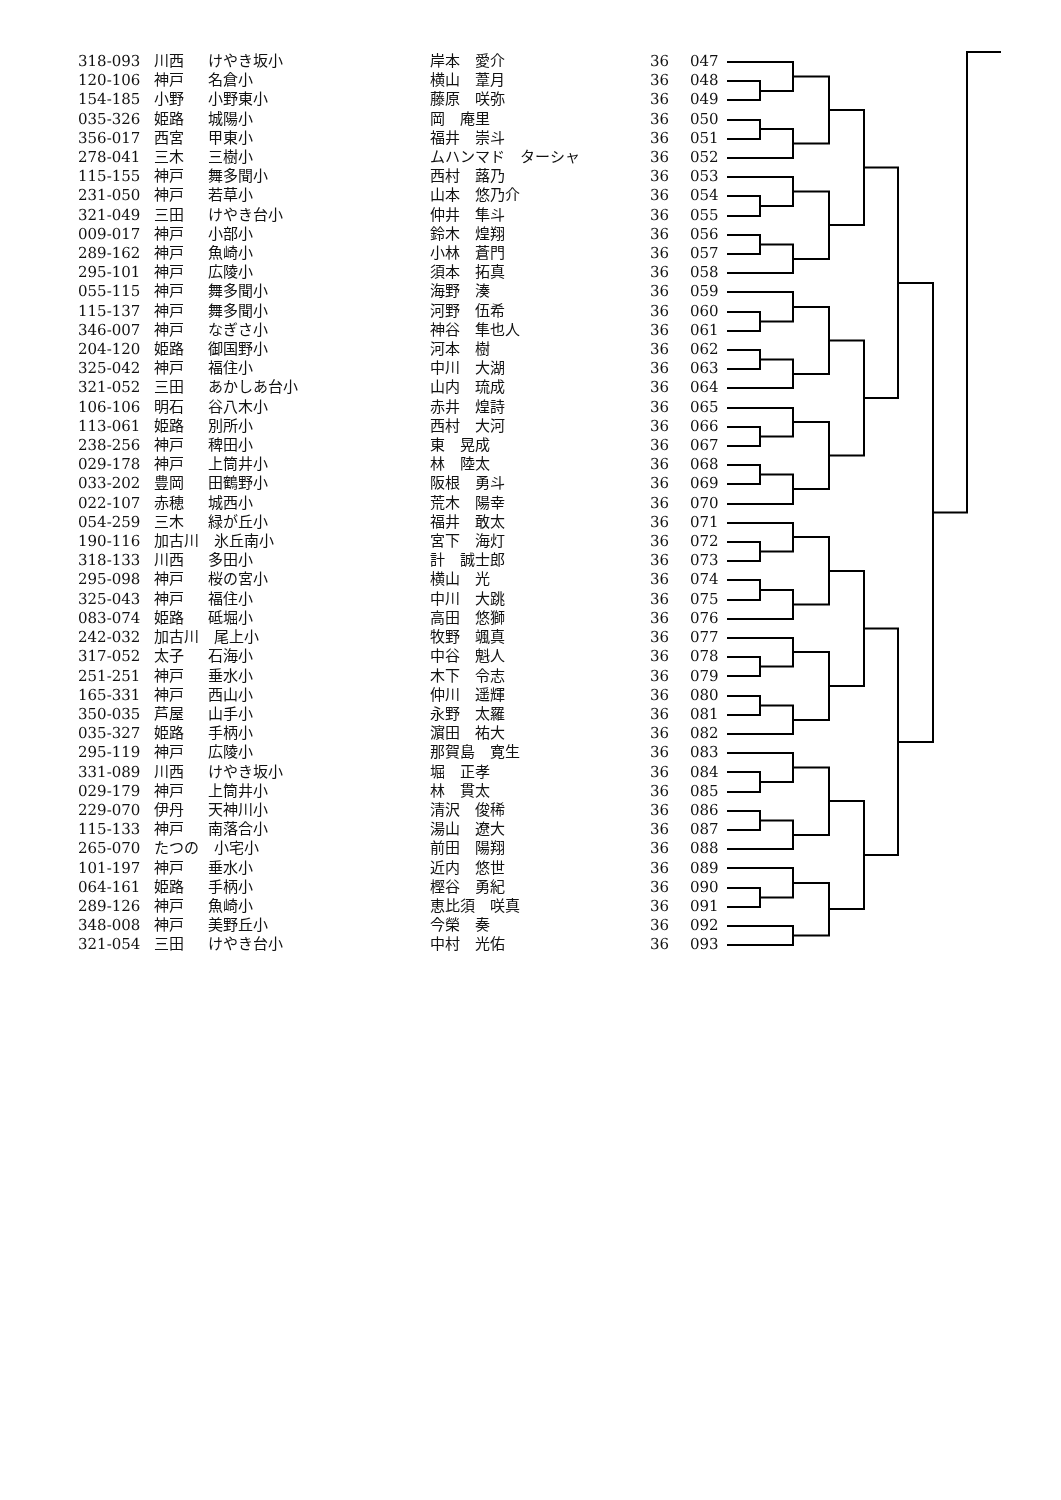| 318-093 | 川西 | けやき坂小 | 岸本 愛介 | 36 | 047 |
| 120-106 | 神戸 | 名倉小 | 横山 葦月 | 36 | 048 |
| 154-185 | 小野 | 小野東小 | 藤原 咲弥 | 36 | 049 |
| 035-326 | 姫路 | 城陽小 | 岡 庵里 | 36 | 050 |
| 356-017 | 西宮 | 甲東小 | 福井 崇斗 | 36 | 051 |
| 278-041 | 三木 | 三樹小 | ムハンマド ターシャ | 36 | 052 |
| 115-155 | 神戸 | 舞多聞小 | 西村 蕗乃 | 36 | 053 |
| 231-050 | 神戸 | 若草小 | 山本 悠乃介 | 36 | 054 |
| 321-049 | 三田 | けやき台小 | 仲井 隼斗 | 36 | 055 |
| 009-017 | 神戸 | 小部小 | 鈴木 煌翔 | 36 | 056 |
| 289-162 | 神戸 | 魚崎小 | 小林 蒼門 | 36 | 057 |
| 295-101 | 神戸 | 広陵小 | 須本 拓真 | 36 | 058 |
| 055-115 | 神戸 | 舞多聞小 | 海野 湊 | 36 | 059 |
| 115-137 | 神戸 | 舞多聞小 | 河野 伍希 | 36 | 060 |
| 346-007 | 神戸 | なぎさ小 | 神谷 隼也人 | 36 | 061 |
| 204-120 | 姫路 | 御国野小 | 河本 樹 | 36 | 062 |
| 325-042 | 神戸 | 福住小 | 中川 大湖 | 36 | 063 |
| 321-052 | 三田 | あかしあ台小 | 山内 琉成 | 36 | 064 |
| 106-106 | 明石 | 谷八木小 | 赤井 煌詩 | 36 | 065 |
| 113-061 | 姫路 | 別所小 | 西村 大河 | 36 | 066 |
| 238-256 | 神戸 | 稗田小 | 東 晃成 | 36 | 067 |
| 029-178 | 神戸 | 上筒井小 | 林 陸太 | 36 | 068 |
| 033-202 | 豊岡 | 田鶴野小 | 阪根 勇斗 | 36 | 069 |
| 022-107 | 赤穂 | 城西小 | 荒木 陽幸 | 36 | 070 |
| 054-259 | 三木 | 緑が丘小 | 福井 敢太 | 36 | 071 |
| 190-116 | 加古川 氷丘南小 | | 宮下 海灯 | 36 | 072 |
| 318-133 | 川西 | 多田小 | 計 誠士郎 | 36 | 073 |
| 295-098 | 神戸 | 桜の宮小 | 横山 光 | 36 | 074 |
| 325-043 | 神戸 | 福住小 | 中川 大跳 | 36 | 075 |
| 083-074 | 姫路 | 砥堀小 | 高田 悠獅 | 36 | 076 |
| 242-032 | 加古川 尾上小 | | 牧野 颯真 | 36 | 077 |
| 317-052 | 太子 | 石海小 | 中谷 魁人 | 36 | 078 |
| 251-251 | 神戸 | 垂水小 | 木下 令志 | 36 | 079 |
| 165-331 | 神戸 | 西山小 | 仲川 遥輝 | 36 | 080 |
| 350-035 | 芦屋 | 山手小 | 永野 太羅 | 36 | 081 |
| 035-327 | 姫路 | 手柄小 | 濵田 祐大 | 36 | 082 |
| 295-119 | 神戸 | 広陵小 | 那賀島 寛生 | 36 | 083 |
| 331-089 | 川西 | けやき坂小 | 堀 正孝 | 36 | 084 |
| 029-179 | 神戸 | 上筒井小 | 林 貫太 | 36 | 085 |
| 229-070 | 伊丹 | 天神川小 | 清沢 俊稀 | 36 | 086 |
| 115-133 | 神戸 | 南落合小 | 湯山 遼大 | 36 | 087 |
| 265-070 | たつの 小宅小 | | 前田 陽翔 | 36 | 088 |
| 101-197 | 神戸 | 垂水小 | 近内 悠世 | 36 | 089 |
| 064-161 | 姫路 | 手柄小 | 樫谷 勇紀 | 36 | 090 |
| 289-126 | 神戸 | 魚崎小 | 恵比須 咲真 | 36 | 091 |
| 348-008 | 神戸 | 美野丘小 | 今榮 奏 | 36 | 092 |
| 321-054 | 三田 | けやき台小 | 中村 光佑 | 36 | 093 |